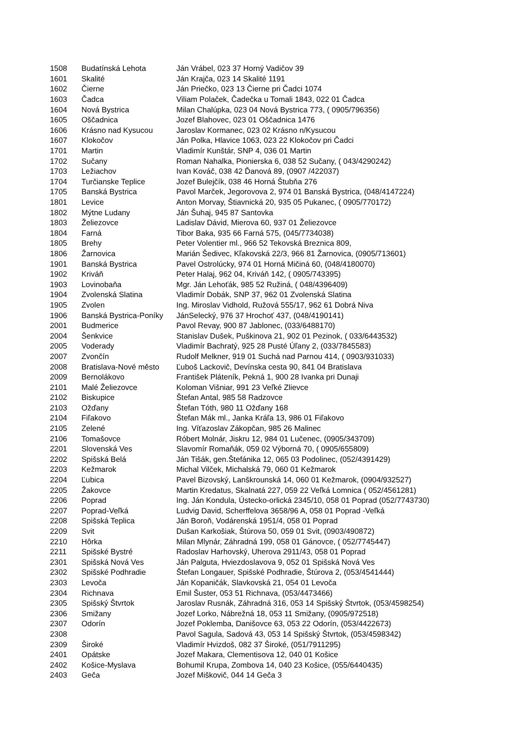| 1508 | Budatínská Lehota | Ján Vrábel, 023 37 Horný Vadičov 39 |
| 1601 | Skalité | Ján Krajča, 023 14 Skalité 1191 |
| 1602 | Čierne | Ján Priečko, 023 13 Čierne pri Čadci 1074 |
| 1603 | Čadca | Viliam Polaček, Čadečka u Tomali 1843, 022 01 Čadca |
| 1604 | Nová Bystrica | Milan Chalúpka, 023 04 Nová Bystrica 773, ( 0905/796356) |
| 1605 | Oščadnica | Jozef Blahovec, 023 01 Oščadnica 1476 |
| 1606 | Krásno nad Kysucou | Jaroslav Kormanec, 023 02 Krásno n/Kysucou |
| 1607 | Klokočov | Ján Polka, Hlavice 1063, 023 22 Klokočov pri Čadci |
| 1701 | Martin | Vladimír Kunštár, SNP 4, 036 01 Martin |
| 1702 | Sučany | Roman Nahalka, Pionierska 6, 038 52 Sučany, ( 043/4290242) |
| 1703 | Ležiachov | Ivan Kováč, 038 42 Ďanová 89, (0907 /422037) |
| 1704 | Turčianske Teplice | Jozef Bulejčík, 038 46 Horná Štubňa 276 |
| 1705 | Banská Bystrica | Pavol Marček, Jegorovova 2, 974 01 Banská Bystrica, (048/4147224) |
| 1801 | Levice | Anton Morvay, Štiavnická 20, 935 05 Pukanec, ( 0905/770172) |
| 1802 | Mýtne Ludany | Ján Šuhaj, 945 87 Santovka |
| 1803 | Želiezovce | Ladislav Dávid, Mierova 60, 937 01 Želiezovce |
| 1804 | Farná | Tibor Baka, 935 66 Farná 575, (045/7734038) |
| 1805 | Brehy | Peter Volentier ml., 966 52 Tekovská Breznica 809, |
| 1806 | Žarnovica | Marián Šedivec, Kľakovská 22/3, 966 81 Žarnovica, (0905/713601) |
| 1901 | Banská Bystrica | Pavel Ostrolúcky, 974 01 Horná Mičiná 60, (048/4180070) |
| 1902 | Kriváň | Peter Halaj, 962 04, Kriváň 142, ( 0905/743395) |
| 1903 | Lovinobaňa | Mgr. Ján Lehoťák, 985 52 Ružiná, ( 048/4396409) |
| 1904 | Zvolenská Slatina | Vladimír Dobák, SNP 37, 962 01 Zvolenská Slatina |
| 1905 | Zvolen | Ing. Miroslav Vidhold, Ružová 555/17, 962 61 Dobrá Niva |
| 1906 | Banská Bystrica-Poníky | JánSelecký, 976 37 Hrochoť 437, (048/4190141) |
| 2001 | Budmerice | Pavol Revay, 900 87 Jablonec, (033/6488170) |
| 2004 | Šenkvice | Stanislav Dušek, Puškinova 21, 902 01 Pezinok, ( 033/6443532) |
| 2005 | Voderady | Vladimír Bachratý, 925 28 Pusté Úľany 2, (033/7845583) |
| 2007 | Zvončín | Rudolf Melkner, 919 01 Suchá nad Parnou 414, ( 0903/931033) |
| 2008 | Bratislava-Nové město | Ľuboš Lackovič, Devínska cesta 90, 841 04 Bratislava |
| 2009 | Bernolákovo | František Pláteník, Pekná 1, 900 28 Ivanka pri Dunaji |
| 2101 | Malé Želiezovce | Koloman Višniar, 991 23 Veľké Zlievce |
| 2102 | Biskupice | Štefan Antal, 985 58 Radzovce |
| 2103 | Ožďany | Štefan Tóth, 980 11 Ožďany 168 |
| 2104 | Fiľakovo | Štefan Mák ml., Janka Kráľa 13, 986 01 Fiľakovo |
| 2105 | Zelené | Ing. Víťazoslav Zákopčan, 985 26 Malinec |
| 2106 | Tomašovce | Róbert Molnár, Jiskru 12, 984 01 Lučenec, (0905/343709) |
| 2201 | Slovenská Ves | Slavomír Romaňák, 059 02 Výborná 70, ( 0905/655809) |
| 2202 | Spišská Belá | Ján Tišák, gen.Štefánika 12, 065 03 Podolinec, (052/4391429) |
| 2203 | Kežmarok | Michal Vilček, Michalská 79, 060 01 Kežmarok |
| 2204 | Ľubica | Pavel Bizovský, Lanškrounská 14, 060 01 Kežmarok, (0904/932527) |
| 2205 | Žakovce | Martin Kredatus, Skalnatá 227, 059 22 Veľká Lomnica ( 052/4561281) |
| 2206 | Poprad | Ing. Ján Kondula, Ústecko-orlická 2345/10, 058 01 Poprad (052/7743730) |
| 2207 | Poprad-Veľká | Ludvig David, Scherffelova 3658/96 A, 058 01 Poprad -Veľká |
| 2208 | Spišská Teplica | Ján Boroň, Vodárenská 1951/4, 058 01 Poprad |
| 2209 | Svit | Dušan Karkošiak, Štúrova 50, 059 01 Svit, (0903/490872) |
| 2210 | Hôrka | Milan Mlynár, Záhradná 199, 058 01 Gánovce, ( 052/7745447) |
| 2211 | Spišské Bystré | Radoslav Harhovský, Uherova 2911/43, 058 01 Poprad |
| 2301 | Spišská Nová Ves | Ján Palguta, Hviezdoslavova 9, 052 01 Spišská Nová Ves |
| 2302 | Spišské Podhradie | Štefan Longauer, Spišské Podhradie, Štúrova 2, (053/4541444) |
| 2303 | Levoča | Ján Kopaničák, Slavkovská 21, 054 01 Levoča |
| 2304 | Richnava | Emil Šuster, 053 51 Richnava, (053/4473466) |
| 2305 | Spišský Štvrtok | Jaroslav Rusnák, Záhradná 316, 053 14 Spišský Štvrtok, (053/4598254) |
| 2306 | Smižany | Jozef Lorko, Nábrežná 18, 053 11 Smižany, (0905/972518) |
| 2307 | Odorín | Jozef Poklemba, Danišovce 63, 053 22 Odorín, (053/4422673) |
| 2308 | | Pavol Sagula, Sadová 43, 053 14 Spišský Štvrtok, (053/4598342) |
| 2309 | Široké | Vladimír Hvizdoš, 082 37 Široké, (051/7911295) |
| 2401 | Opátske | Jozef Makara, Clementisova 12, 040 01 Košice |
| 2402 | Košice-Myslava | Bohumil Krupa, Zombova 14, 040 23 Košice, (055/6440435) |
| 2403 | Geča | Jozef Miškovič, 044 14 Geča 3 |